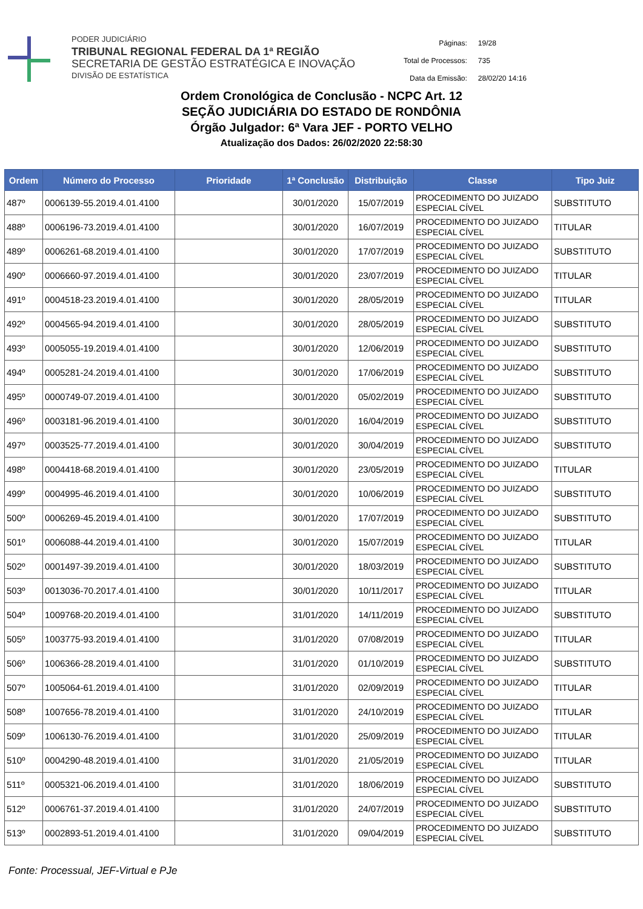PODER JUDICIÁRIO
TRIBUNAL REGIONAL FEDERAL DA 1ª REGIÃO
SECRETARIA DE GESTÃO ESTRATÉGICA E INOVAÇÃO
DIVISÃO DE ESTATÍSTICA
| Páginas: | 19/28 |
| Total de Processos: | 735 |
| Data da Emissão: | 28/02/20 14:16 |
Ordem Cronológica de Conclusão - NCPC Art. 12
SEÇÃO JUDICIÁRIA DO ESTADO DE RONDÔNIA
Órgão Julgador: 6ª Vara JEF - PORTO VELHO
Atualização dos Dados: 26/02/2020 22:58:30
| Ordem | Número do Processo | Prioridade | 1ª Conclusão | Distribuição | Classe | Tipo Juiz |
| --- | --- | --- | --- | --- | --- | --- |
| 487º | 0006139-55.2019.4.01.4100 | | 30/01/2020 | 15/07/2019 | PROCEDIMENTO DO JUIZADO ESPECIAL CÍVEL | SUBSTITUTO |
| 488º | 0006196-73.2019.4.01.4100 | | 30/01/2020 | 16/07/2019 | PROCEDIMENTO DO JUIZADO ESPECIAL CÍVEL | TITULAR |
| 489º | 0006261-68.2019.4.01.4100 | | 30/01/2020 | 17/07/2019 | PROCEDIMENTO DO JUIZADO ESPECIAL CÍVEL | SUBSTITUTO |
| 490º | 0006660-97.2019.4.01.4100 | | 30/01/2020 | 23/07/2019 | PROCEDIMENTO DO JUIZADO ESPECIAL CÍVEL | TITULAR |
| 491º | 0004518-23.2019.4.01.4100 | | 30/01/2020 | 28/05/2019 | PROCEDIMENTO DO JUIZADO ESPECIAL CÍVEL | TITULAR |
| 492º | 0004565-94.2019.4.01.4100 | | 30/01/2020 | 28/05/2019 | PROCEDIMENTO DO JUIZADO ESPECIAL CÍVEL | SUBSTITUTO |
| 493º | 0005055-19.2019.4.01.4100 | | 30/01/2020 | 12/06/2019 | PROCEDIMENTO DO JUIZADO ESPECIAL CÍVEL | SUBSTITUTO |
| 494º | 0005281-24.2019.4.01.4100 | | 30/01/2020 | 17/06/2019 | PROCEDIMENTO DO JUIZADO ESPECIAL CÍVEL | SUBSTITUTO |
| 495º | 0000749-07.2019.4.01.4100 | | 30/01/2020 | 05/02/2019 | PROCEDIMENTO DO JUIZADO ESPECIAL CÍVEL | SUBSTITUTO |
| 496º | 0003181-96.2019.4.01.4100 | | 30/01/2020 | 16/04/2019 | PROCEDIMENTO DO JUIZADO ESPECIAL CÍVEL | SUBSTITUTO |
| 497º | 0003525-77.2019.4.01.4100 | | 30/01/2020 | 30/04/2019 | PROCEDIMENTO DO JUIZADO ESPECIAL CÍVEL | SUBSTITUTO |
| 498º | 0004418-68.2019.4.01.4100 | | 30/01/2020 | 23/05/2019 | PROCEDIMENTO DO JUIZADO ESPECIAL CÍVEL | TITULAR |
| 499º | 0004995-46.2019.4.01.4100 | | 30/01/2020 | 10/06/2019 | PROCEDIMENTO DO JUIZADO ESPECIAL CÍVEL | SUBSTITUTO |
| 500º | 0006269-45.2019.4.01.4100 | | 30/01/2020 | 17/07/2019 | PROCEDIMENTO DO JUIZADO ESPECIAL CÍVEL | SUBSTITUTO |
| 501º | 0006088-44.2019.4.01.4100 | | 30/01/2020 | 15/07/2019 | PROCEDIMENTO DO JUIZADO ESPECIAL CÍVEL | TITULAR |
| 502º | 0001497-39.2019.4.01.4100 | | 30/01/2020 | 18/03/2019 | PROCEDIMENTO DO JUIZADO ESPECIAL CÍVEL | SUBSTITUTO |
| 503º | 0013036-70.2017.4.01.4100 | | 30/01/2020 | 10/11/2017 | PROCEDIMENTO DO JUIZADO ESPECIAL CÍVEL | TITULAR |
| 504º | 1009768-20.2019.4.01.4100 | | 31/01/2020 | 14/11/2019 | PROCEDIMENTO DO JUIZADO ESPECIAL CÍVEL | SUBSTITUTO |
| 505º | 1003775-93.2019.4.01.4100 | | 31/01/2020 | 07/08/2019 | PROCEDIMENTO DO JUIZADO ESPECIAL CÍVEL | TITULAR |
| 506º | 1006366-28.2019.4.01.4100 | | 31/01/2020 | 01/10/2019 | PROCEDIMENTO DO JUIZADO ESPECIAL CÍVEL | SUBSTITUTO |
| 507º | 1005064-61.2019.4.01.4100 | | 31/01/2020 | 02/09/2019 | PROCEDIMENTO DO JUIZADO ESPECIAL CÍVEL | TITULAR |
| 508º | 1007656-78.2019.4.01.4100 | | 31/01/2020 | 24/10/2019 | PROCEDIMENTO DO JUIZADO ESPECIAL CÍVEL | TITULAR |
| 509º | 1006130-76.2019.4.01.4100 | | 31/01/2020 | 25/09/2019 | PROCEDIMENTO DO JUIZADO ESPECIAL CÍVEL | TITULAR |
| 510º | 0004290-48.2019.4.01.4100 | | 31/01/2020 | 21/05/2019 | PROCEDIMENTO DO JUIZADO ESPECIAL CÍVEL | TITULAR |
| 511º | 0005321-06.2019.4.01.4100 | | 31/01/2020 | 18/06/2019 | PROCEDIMENTO DO JUIZADO ESPECIAL CÍVEL | SUBSTITUTO |
| 512º | 0006761-37.2019.4.01.4100 | | 31/01/2020 | 24/07/2019 | PROCEDIMENTO DO JUIZADO ESPECIAL CÍVEL | SUBSTITUTO |
| 513º | 0002893-51.2019.4.01.4100 | | 31/01/2020 | 09/04/2019 | PROCEDIMENTO DO JUIZADO ESPECIAL CÍVEL | SUBSTITUTO |
Fonte: Processual, JEF-Virtual e PJe